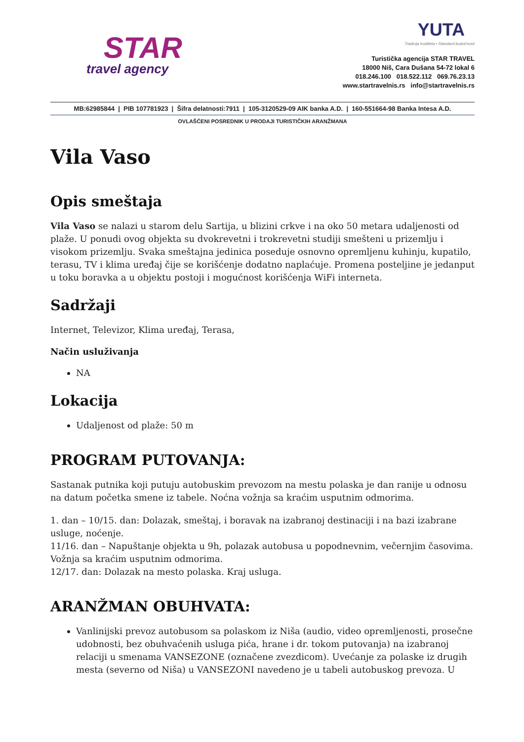STAR
travel agency
YUTA
Tradicija kvaliteta • Standard budućnosti
Turistička agencija STAR TRAVEL
18000 Niš, Cara Dušana 54-72 lokal 6
018.246.100 018.522.112 069.76.23.13
www.startravelnis.rs info@startravelnis.rs
MB:62985844 | PIB 107781923 | Šifra delatnosti:7911 | 105-3120529-09 AIK banka A.D. | 160-551664-98 Banka Intesa A.D.
OVLAŠĆENI POSREDNIK U PRODAJI TURISTIČKIH ARANŽMANA
Vila Vaso
Opis smeštaja
Vila Vaso se nalazi u starom delu Sartija, u blizini crkve i na oko 50 metara udaljenosti od plaže. U ponudi ovog objekta su dvokrevetni i trokrevetni studiji smešteni u prizemlju i visokom prizemlju. Svaka smeštajna jedinica poseduje osnovno opremljenu kuhinju, kupatilo, terasu, TV i klima uređaj čije se korišćenje dodatno naplaćuje. Promena posteljine je jedanput u toku boravka a u objektu postoji i mogućnost korišćenja WiFi interneta.
Sadržaji
Internet, Televizor, Klima uređaj, Terasa,
Način usluživanja
NA
Lokacija
Udaljenost od plaže: 50 m
PROGRAM PUTOVANJA:
Sastanak putnika koji putuju autobuskim prevozom na mestu polaska je dan ranije u odnosu na datum početka smene iz tabele. Noćna vožnja sa kraćim usputnim odmorima.
1. dan – 10/15. dan: Dolazak, smeštaj, i boravak na izabranoj destinaciji i na bazi izabrane usluge, noćenje.
11/16. dan – Napuštanje objekta u 9h, polazak autobusa u popodnevnim, večernjim časovima. Vožnja sa kraćim usputnim odmorima.
12/17. dan: Dolazak na mesto polaska. Kraj usluga.
ARANŽMAN OBUHVATA:
Vanlinijski prevoz autobusom sa polaskom iz Niša (audio, video opremljenosti, prosečne udobnosti, bez obuhvaćenih usluga pića, hrane i dr. tokom putovanja) na izabranoj relaciji u smenama VANSEZONE (označene zvezdicom). Uvećanje za polaske iz drugih mesta (severno od Niša) u VANSEZONI navedeno je u tabeli autobuskog prevoza. U